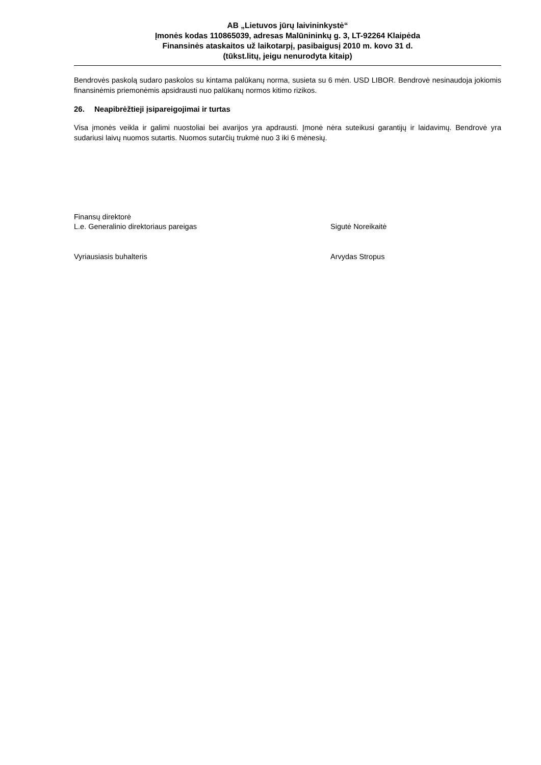AB „Lietuvos jūrų laivininkystė“
Įmonės kodas 110865039, adresas Malūnininkų g. 3, LT-92264 Klaipėda
Finansinės ataskaitos už laikotarpį, pasibaigusį 2010 m. kovo 31 d.
(tūkst.litų, jeigu nenurodyta kitaip)
Bendrovės paskolą sudaro paskolos su kintama palūkanų norma, susieta su 6 mėn. USD LIBOR. Bendrovė nesinaudoja jokiomis finansinėmis priemonėmis apsidrausti nuo palūkanų normos kitimo rizikos.
26. Neapibrėžtieji įsipareigojimai ir turtas
Visa įmonės veikla ir galimi nuostoliai bei avarijos yra apdrausti. Įmonė nėra suteikusi garantijų ir laidavimų. Bendrovė yra sudariusi laivų nuomos sutartis. Nuomos sutarčių trukmė nuo 3 iki 6 mėnesių.
Finansų direktorė
L.e. Generalinio direktoriaus pareigas
Sigutė Noreikaitė
Vyriausiasis buhalteris Arvydas Stropus